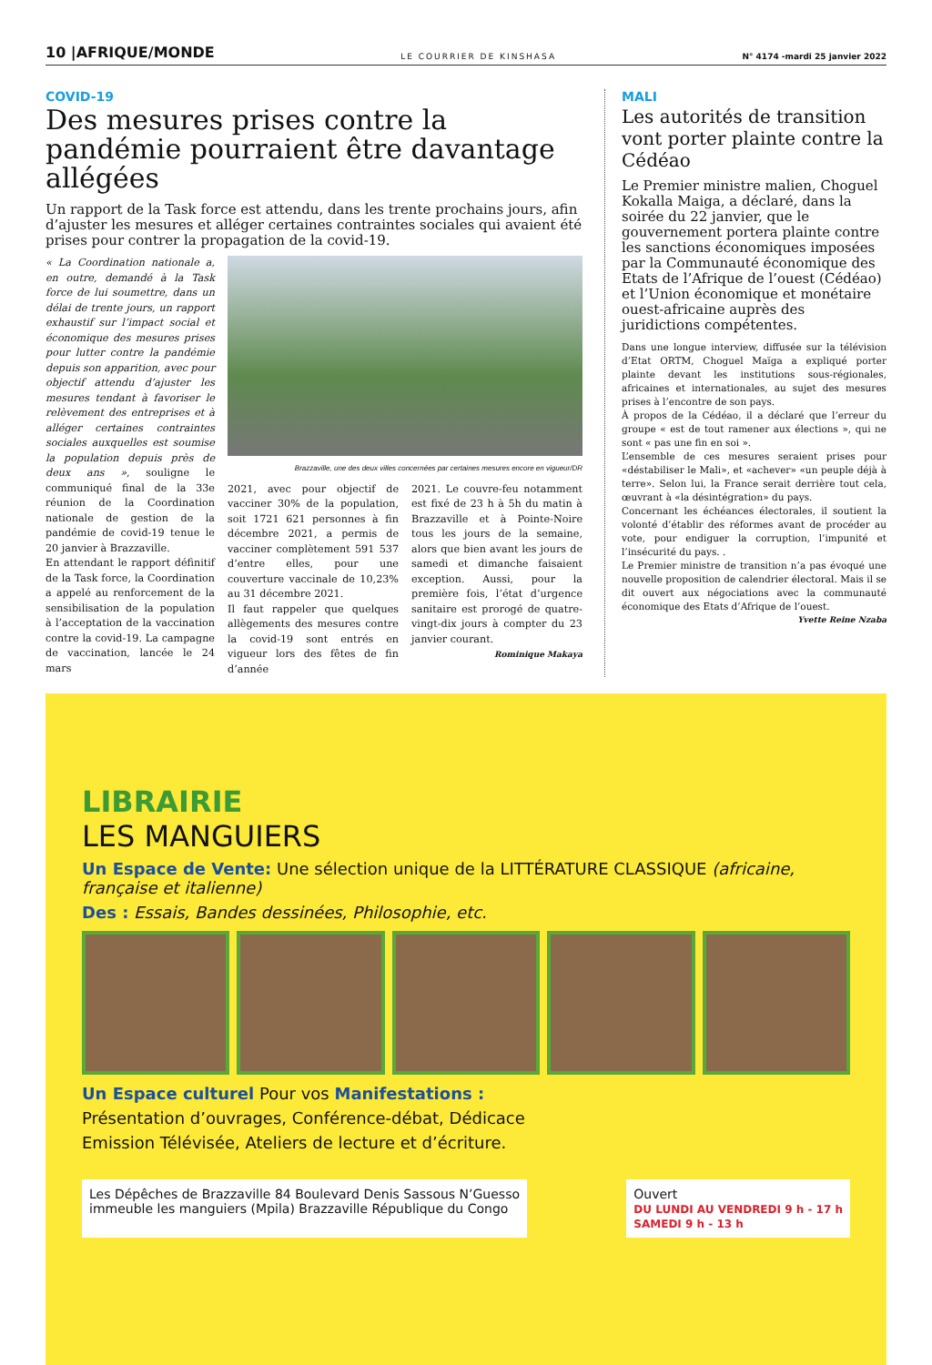10 |AFRIQUE/MONDE LE COURRIER DE KINSHASA N° 4174 -mardi 25 janvier 2022
COVID-19
Des mesures prises contre la pandémie pourraient être davantage allégées
Un rapport de la Task force est attendu, dans les trente prochains jours, afin d’ajuster les mesures et alléger certaines contraintes sociales qui avaient été prises pour contrer la propagation de la covid-19.
« La Coordination nationale a, en outre, demandé à la Task force de lui soumettre, dans un délai de trente jours, un rapport exhaustif sur l’impact social et économique des mesures prises pour lutter contre la pandémie depuis son apparition, avec pour objectif attendu d’ajuster les mesures tendant à favoriser le relèvement des entreprises et à alléger certaines contraintes sociales auxquelles est soumise la population depuis près de deux ans », souligne le communiqué final de la 33e réunion de la Coordination nationale de gestion de la pandémie de covid-19 tenue le 20 janvier à Brazzaville.
En attendant le rapport définitif de la Task force, la Coordination a appelé au renforcement de la sensibilisation de la population à l’acceptation de la vaccination contre la covid-19. La campagne de vaccination, lancée le 24 mars
Brazzaville, une des deux villes concernées par certaines mesures encore en vigueur/DR
2021, avec pour objectif de vacciner 30% de la population, soit 1721 621 personnes à fin décembre 2021, a permis de vacciner complètement 591 537 d’entre elles, pour une couverture vaccinale de 10,23% au 31 décembre 2021.
Il faut rappeler que quelques allègements des mesures contre la covid-19 sont entrés en vigueur lors des fêtes de fin d’année
2021. Le couvre-feu notamment est fixé de 23 h à 5h du matin à Brazzaville et à Pointe-Noire tous les jours de la semaine, alors que bien avant les jours de samedi et dimanche faisaient exception. Aussi, pour la première fois, l’état d’urgence sanitaire est prorogé de quatre-vingt-dix jours à compter du 23 janvier courant.
Rominique Makaya
MALI
Les autorités de transition vont porter plainte contre la Cédéao
Le Premier ministre malien, Choguel Kokalla Maiga, a déclaré, dans la soirée du 22 janvier, que le gouvernement portera plainte contre les sanctions économiques imposées par la Communauté économique des Etats de l’Afrique de l’ouest (Cédéao) et l’Union économique et monétaire ouest-africaine auprès des juridictions compétentes.
Dans une longue interview, diffusée sur la télévision d’Etat ORTM, Choguel Maïga a expliqué porter plainte devant les institutions sous-régionales, africaines et internationales, au sujet des mesures prises à l’encontre de son pays.
À propos de la Cédéao, il a déclaré que l’erreur du groupe « est de tout ramener aux élections », qui ne sont « pas une fin en soi ».
L’ensemble de ces mesures seraient prises pour «déstabiliser le Mali», et «achever» «un peuple déjà à terre». Selon lui, la France serait derrière tout cela, œuvrant à «la désintégration» du pays.
Concernant les échéances électorales, il soutient la volonté d’établir des réformes avant de procéder au vote, pour endiguer la corruption, l’impunité et l’insécurité du pays. .
Le Premier ministre de transition n’a pas évoqué une nouvelle proposition de calendrier électoral. Mais il se dit ouvert aux négociations avec la communauté économique des Etats d’Afrique de l’ouest.
Yvette Reine Nzaba
LIBRAIRIE
LES MANGUIERS
Un Espace de Vente: Une sélection unique de la LITTÉRATURE CLASSIQUE (africaine, française et italienne)
Des : Essais, Bandes dessinées, Philosophie, etc.
Un Espace culturel Pour vos Manifestations :
Présentation d’ouvrages, Conférence-débat, Dédicace
Emission Télévisée, Ateliers de lecture et d’écriture.
Les Dépêches de Brazzaville 84 Boulevard Denis Sassous N’Guesso
immeuble les manguiers (Mpila) Brazzaville République du Congo
Ouvert
DU LUNDI AU VENDREDI 9 h - 17 h
SAMEDI 9 h - 13 h